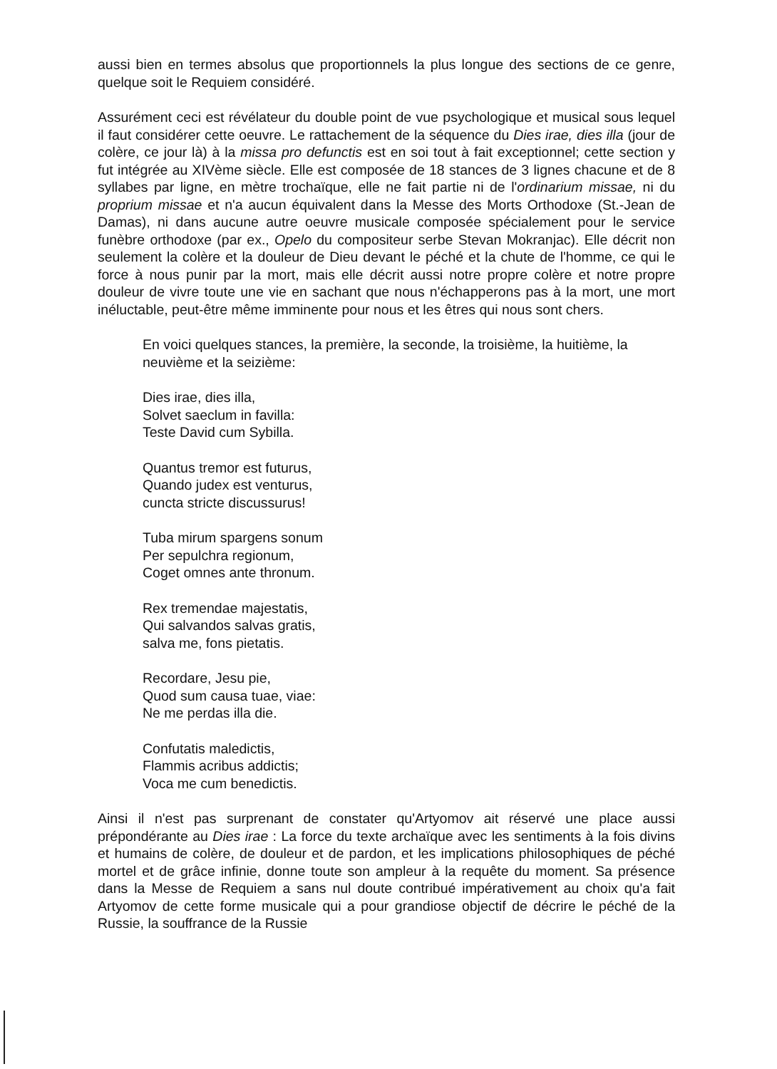aussi bien en termes absolus que proportionnels la plus longue des sections de ce genre, quelque soit le Requiem considéré.
Assurément ceci est révélateur du double point de vue psychologique et musical sous lequel il faut considérer cette oeuvre. Le rattachement de la séquence du Dies irae, dies illa (jour de colère, ce jour là) à la missa pro defunctis est en soi tout à fait exceptionnel; cette section y fut intégrée au XIVème siècle. Elle est composée de 18 stances de 3 lignes chacune et de 8 syllabes par ligne, en mètre trochaïque, elle ne fait partie ni de l'ordinarium missae, ni du proprium missae et n'a aucun équivalent dans la Messe des Morts Orthodoxe (St.-Jean de Damas), ni dans aucune autre oeuvre musicale composée spécialement pour le service funèbre orthodoxe (par ex., Opelo du compositeur serbe Stevan Mokranjac). Elle décrit non seulement la colère et la douleur de Dieu devant le péché et la chute de l'homme, ce qui le force à nous punir par la mort, mais elle décrit aussi notre propre colère et notre propre douleur de vivre toute une vie en sachant que nous n'échapperons pas à la mort, une mort inéluctable, peut-être même imminente pour nous et les êtres qui nous sont chers.
En voici quelques stances, la première, la seconde, la troisième, la huitième, la neuvième et la seizième:
Dies irae, dies illa,
Solvet saeclum in favilla:
Teste David cum Sybilla.
Quantus tremor est futurus,
Quando judex est venturus,
cuncta stricte discussurus!
Tuba mirum spargens sonum
Per sepulchra regionum,
Coget omnes ante thronum.
Rex tremendae majestatis,
Qui salvandos salvas gratis,
salva me, fons pietatis.
Recordare, Jesu pie,
Quod sum causa tuae, viae:
Ne me perdas illa die.
Confutatis maledictis,
Flammis acribus addictis;
Voca me cum benedictis.
Ainsi il n'est pas surprenant de constater qu'Artyomov ait réservé une place aussi prépondérante au Dies irae : La force du texte archaïque avec les sentiments à la fois divins et humains de colère, de douleur et de pardon, et les implications philosophiques de péché mortel et de grâce infinie, donne toute son ampleur à la requête du moment. Sa présence dans la Messe de Requiem a sans nul doute contribué impérativement au choix qu'a fait Artyomov de cette forme musicale qui a pour grandiose objectif de décrire le péché de la Russie, la souffrance de la Russie